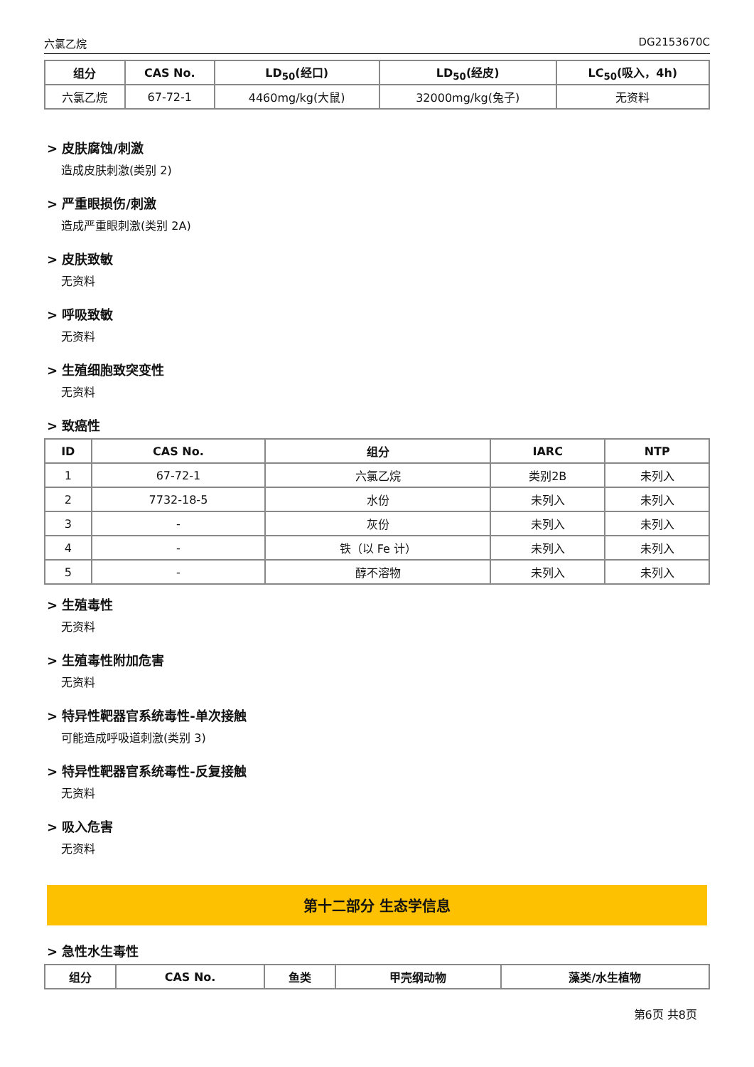六氯乙烷 DG2153670C
| 组分 | CAS No. | LD<sub>50</sub>(经口) | LD<sub>50</sub>(经皮) | LC<sub>50</sub>(吸入，4h) |
| --- | --- | --- | --- | --- |
| 六氯乙烷 | 67-72-1 | 4460mg/kg(大鼠) | 32000mg/kg(兔子) | 无资料 |
> 皮肤腐蚀/刺激
造成皮肤刺激(类别 2)
> 严重眼损伤/刺激
造成严重眼刺激(类别 2A)
> 皮肤致敏
无资料
> 呼吸致敏
无资料
> 生殖细胞致突变性
无资料
> 致癌性
| ID | CAS No. | 组分 | IARC | NTP |
| --- | --- | --- | --- | --- |
| 1 | 67-72-1 | 六氯乙烷 | 类别2B | 未列入 |
| 2 | 7732-18-5 | 水份 | 未列入 | 未列入 |
| 3 | - | 灰份 | 未列入 | 未列入 |
| 4 | - | 铁（以 Fe 计） | 未列入 | 未列入 |
| 5 | - | 醇不溶物 | 未列入 | 未列入 |
> 生殖毒性
无资料
> 生殖毒性附加危害
无资料
> 特异性靶器官系统毒性-单次接触
可能造成呼吸道刺激(类别 3)
> 特异性靶器官系统毒性-反复接触
无资料
> 吸入危害
无资料
第十二部分 生态学信息
> 急性水生毒性
| 组分 | CAS No. | 鱼类 | 甲壳纲动物 | 藻类/水生植物 |
| --- | --- | --- | --- | --- |
第6页 共8页